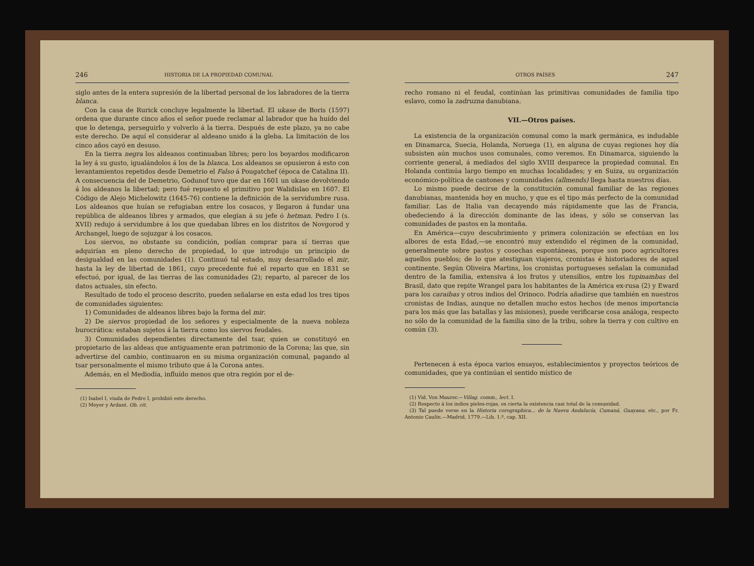246 HISTORIA DE LA PROPIEDAD COMUNAL
siglo antes de la entera supresión de la libertad personal de los labradores de la tierra blanca.
Con la casa de Rurick concluye legalmente la libertad. El ukase de Boris (1597) ordena que durante cinco años el señor puede reclamar al labrador que ha huído del que lo detenga, perseguirlo y volverlo á la tierra. Después de este plazo, ya no cabe este derecho. De aquí el considerar al aldeano unido á la gleba. La limitación de los cinco años cayó en desuso.
En la tierra negra los aldeanos continuaban libres; pero los boyardos modificaron la ley á su gusto, igualándolos á los de la blanca. Los aldeanos se opusieron á esto con levantamientos repetidos desde Demetrio el Falso á Pougatchef (época de Catalina II). A consecuencia del de Demetrio, Godunof tuvo que dar en 1601 un ukase devolviendo á los aldeanos la libertad; pero fué repuesto el primitivo por Walidislao en 1607. El Código de Alejo Michelowitz (1645-76) contiene la definición de la servidumbre rusa. Los aldeanos que huían se refugiaban entre los cosacos, y llegaron á fundar una república de aldeanos libres y armados, que elegían á su jefe ó hetman. Pedro I (s. XVII) redujo á servidumbre á los que quedaban libres en los distritos de Novgorod y Archangel, luego de sojuzgar á los cosacos.
Los siervos, no obstante su condición, podían comprar para sí tierras que adquirían en pleno derecho de propiedad, lo que introdujo un principio de desigualdad en las comunidades (1). Continuó tal estado, muy desarrollado el mir, hasta la ley de libertad de 1861, cuyo precedente fué el reparto que en 1831 se efectuó, por igual, de las tierras de las comunidades (2); reparto, al parecer de los datos actuales, sin efecto.
Resultado de todo el proceso descrito, pueden señalarse en esta edad los tres tipos de comunidades siguientes:
1) Comunidades de aldeanos libres bajo la forma del mir.
2) De siervos propiedad de los señores y especialmente de la nueva nobleza burocrática: estaban sujetos á la tierra como los siervos feudales.
3) Comunidades dependientes directamente del tsar, quien se constituyó en propietario de las aldeas que antiguamente eran patrimonio de la Corona; las que, sin advertirse del cambio, continuaron en su misma organización comunal, pagando al tsar personalmente el mismo tributo que á la Corona antes.
Además, en el Mediodía, influído menos que otra región por el de-
(1) Isabel I, viuda de Pedro I, prohibió este derecho.
(2) Meyer y Ardant. Ob. cit.
OTROS PAÍSES 247
recho romano ni el feudal, continúan las primitivas comunidades de familia tipo eslavo, como la zadruzna danubiana.
VII.—Otros países.
La existencia de la organización comunal como la mark germánica, es indudable en Dinamarca, Suecia, Holanda, Noruega (1), en alguna de cuyas regiones hoy día subsisten aún muchos usos comunales, como veremos. En Dinamarca, siguiendo la corriente general, á mediados del siglo XVIII desparece la propiedad comunal. En Holanda continúa largo tiempo en muchas localidades; y en Suiza, su organización económico-política de cantones y comunidades (allmends) llega hasta nuestros días.
Lo mismo puede decirse de la constitución comunal familiar de las regiones danubianas, mantenida hoy en mucho, y que es el tipo más perfecto de la comunidad familiar. Las de Italia van decayendo más rápidamente que las de Francia, obedeciendo á la dirección dominante de las ideas, y sólo se conservan las comunidades de pastos en la montaña.
En América—cuyo descubrimiento y primera colonización se efectúan en los albores de esta Edad,—se encontró muy extendido el régimen de la comunidad, generalmente sobre pastos y cosechas espontáneas, porque son poco agricultores aquellos pueblos; de lo que atestiguan viajeros, cronistas é historiadores de aquel continente. Según Oliveira Martins, los cronistas portugueses señalan la comunidad dentro de la familia, extensiva á los frutos y utensilios, entre los tupinambas del Brasil, dato que repite Wrangel para los habitantes de la América ex-rusa (2) y Eward para los caraibas y otros indios del Orinoco. Podría añadirse que también en nuestros cronistas de Indias, aunque no detallen mucho estos hechos (de menos importancia para los más que las batallas y las misiones), puede verificarse cosa análoga, respecto no sólo de la comunidad de la familia sino de la tribu, sobre la tierra y con cultivo en común (3).
Pertenecen á esta época varios ensayos, establecimientos y proyectos teóricos de comunidades, que ya continúan el sentido místico de
(1) Vid. Von Maurer.—Villag. comm., lect. I.
(2) Respecto á los indios pieles-rojas, es cierta la existencia casi total de la comunidad.
(3) Tal puede verse en la Historia corographica... de la Nueva Andalucía, Cumaná, Guayana, etc., por Fr. Antonio Caulín.—Madrid, 1779.—Lib. 1.º, cap. XII.